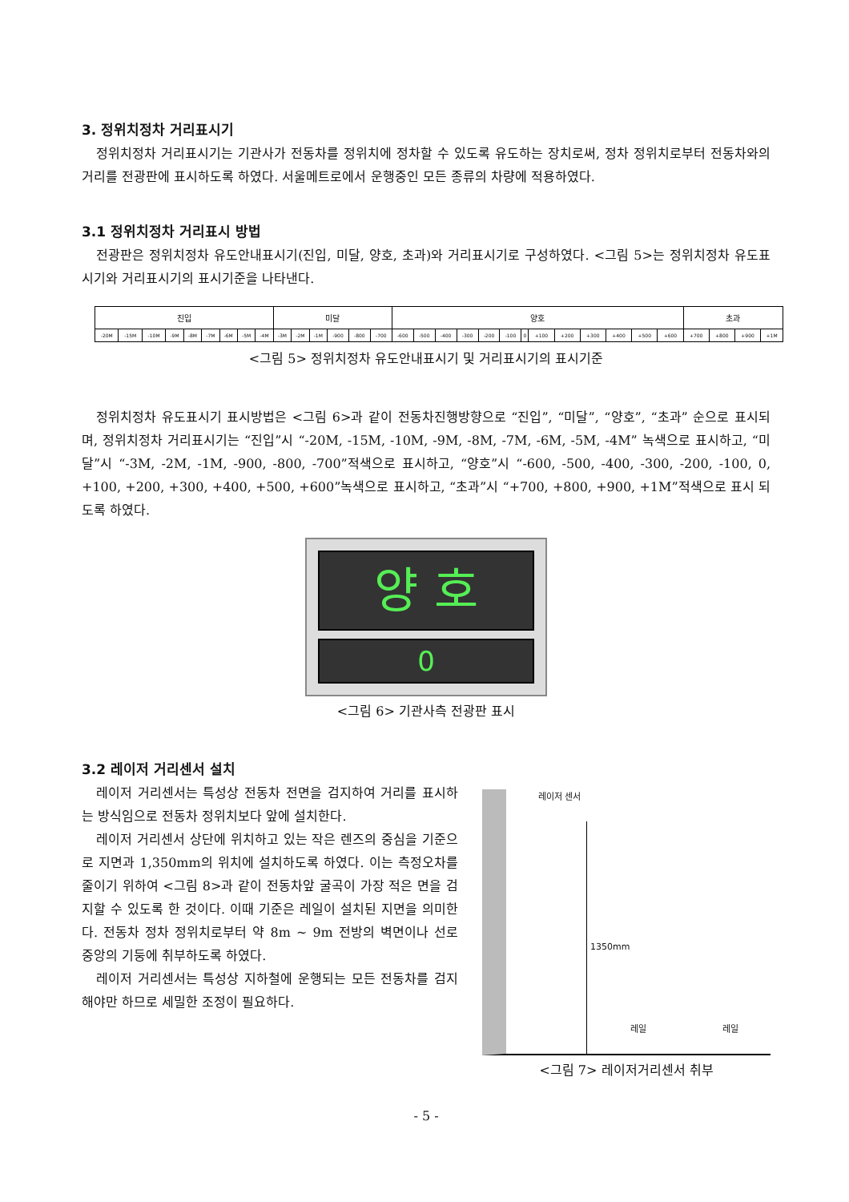3. 정위치정차 거리표시기
정위치정차 거리표시기는 기관사가 전동차를 정위치에 정차할 수 있도록 유도하는 장치로써, 정차 정위치로부터 전동차와의 거리를 전광판에 표시하도록 하였다. 서울메트로에서 운행중인 모든 종류의 차량에 적용하였다.
3.1 정위치정차 거리표시 방법
전광판은 정위치정차 유도안내표시기(진입, 미달, 양호, 초과)와 거리표시기로 구성하였다. <그림 5>는 정위치정차 유도표시기와 거리표시기의 표시기준을 나타낸다.
| 진입 | | | | | | | | | 미달 | | | | | | 양호 | | | | | | | | | | | | | 초과 | | | |
| --- | --- | --- | --- | --- | --- | --- | --- | --- | --- | --- | --- | --- | --- | --- | --- | --- | --- | --- | --- | --- | --- | --- | --- | --- | --- | --- | --- | --- | --- | --- | --- |
| -20M | -15M | -10M | -9M | -8M | -7M | -6M | -5M | -4M | -3M | -2M | -1M | -900 | -800 | -700 | -600 | -500 | -400 | -300 | -200 | -100 | 0 | +100 | +200 | +300 | +400 | +500 | +600 | +700 | +800 | +900 | +1M |
<그림 5> 정위치정차 유도안내표시기 및 거리표시기의 표시기준
정위치정차 유도표시기 표시방법은 <그림 6>과 같이 전동차진행방향으로 “진입”, “미달”, “양호”, “초과” 순으로 표시되며, 정위치정차 거리표시기는 “진입”시 “-20M, -15M, -10M, -9M, -8M, -7M, -6M, -5M, -4M” 녹색으로 표시하고, “미달”시 “-3M, -2M, -1M, -900, -800, -700”적색으로 표시하고, “양호”시 “-600, -500, -400, -300, -200, -100, 0, +100, +200, +300, +400, +500, +600”녹색으로 표시하고, “초과”시 “+700, +800, +900, +1M”적색으로 표시 되도록 하였다.
양 호
0
<그림 6> 기관사측 전광판 표시
3.2 레이저 거리센서 설치
레이저 거리센서는 특성상 전동차 전면을 검지하여 거리를 표시하는 방식임으로 전동차 정위치보다 앞에 설치한다.
레이저 거리센서 상단에 위치하고 있는 작은 렌즈의 중심을 기준으로 지면과 1,350mm의 위치에 설치하도록 하였다. 이는 측정오차를 줄이기 위하여 <그림 8>과 같이 전동차앞 굴곡이 가장 적은 면을 검지할 수 있도록 한 것이다. 이때 기준은 레일이 설치된 지면을 의미한다. 전동차 정차 정위치로부터 약 8m ~ 9m 전방의 벽면이나 선로 중앙의 기둥에 취부하도록 하였다.
레이저 거리센서는 특성상 지하철에 운행되는 모든 전동차를 검지해야만 하므로 세밀한 조정이 필요하다.
레이저 센서
1350mm
레일 레일
<그림 7> 레이저거리센서 취부
- 5 -